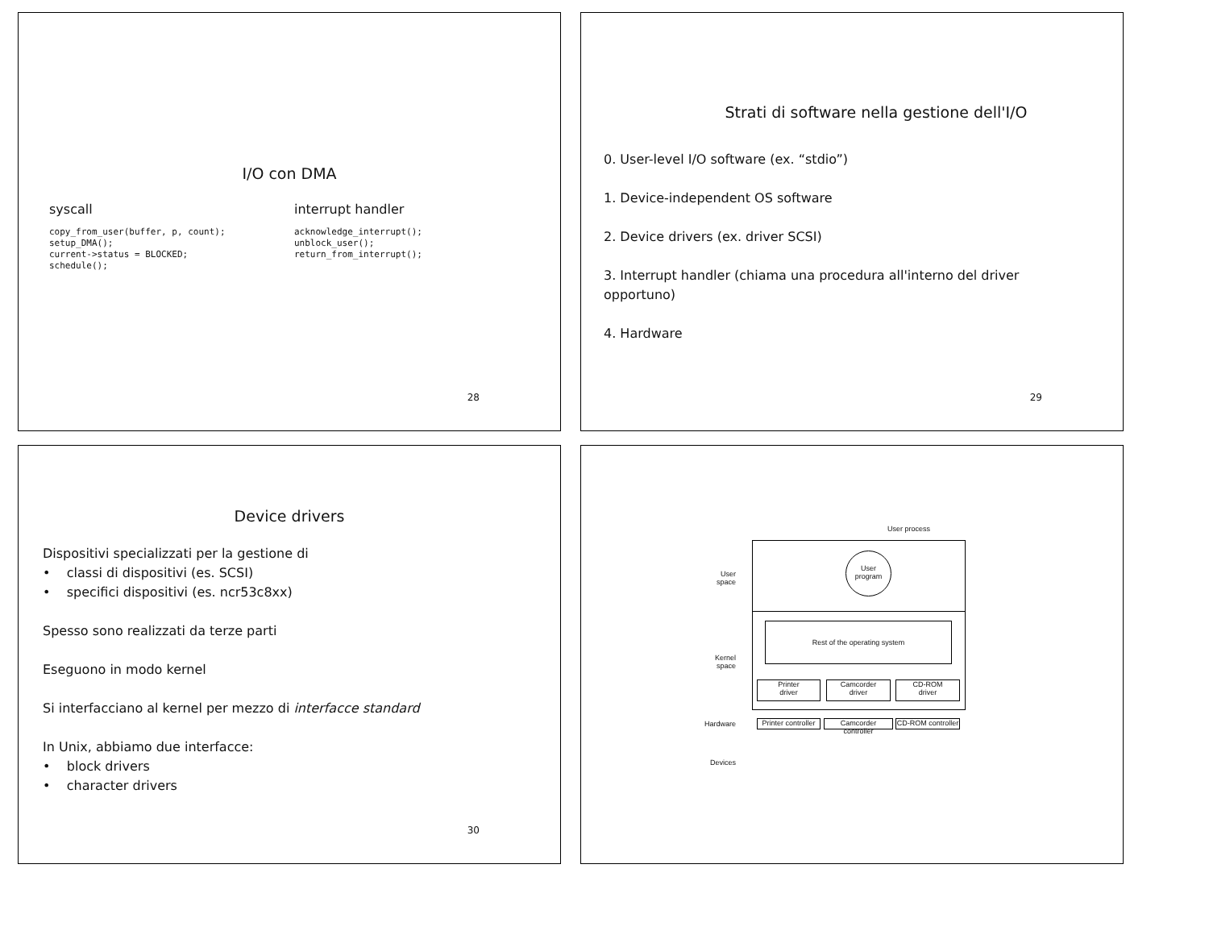I/O con DMA
syscall
copy_from_user(buffer, p, count);
setup_DMA();
current->status = BLOCKED;
schedule();
interrupt handler
acknowledge_interrupt();
unblock_user();
return_from_interrupt();
28
Strati di software nella gestione dell'I/O
0. User-level I/O software (ex. “stdio”)
1. Device-independent OS software
2. Device drivers (ex. driver SCSI)
3. Interrupt handler (chiama una procedura all'interno del driver opportuno)
4. Hardware
29
Device drivers
Dispositivi specializzati per la gestione di
• classi di dispositivi (es. SCSI)
• specifici dispositivi (es. ncr53c8xx)
Spesso sono realizzati da terze parti
Eseguono in modo kernel
Si interfacciano al kernel per mezzo di interfacce standard
In Unix, abbiamo due interfacce:
• block drivers
• character drivers
30
User process
User
program
User
space
Rest of the operating system
Kernel
space
Printer
driver
Camcorder
driver
CD-ROM
driver
Hardware
Printer controller
Camcorder controller
CD-ROM controller
Devices